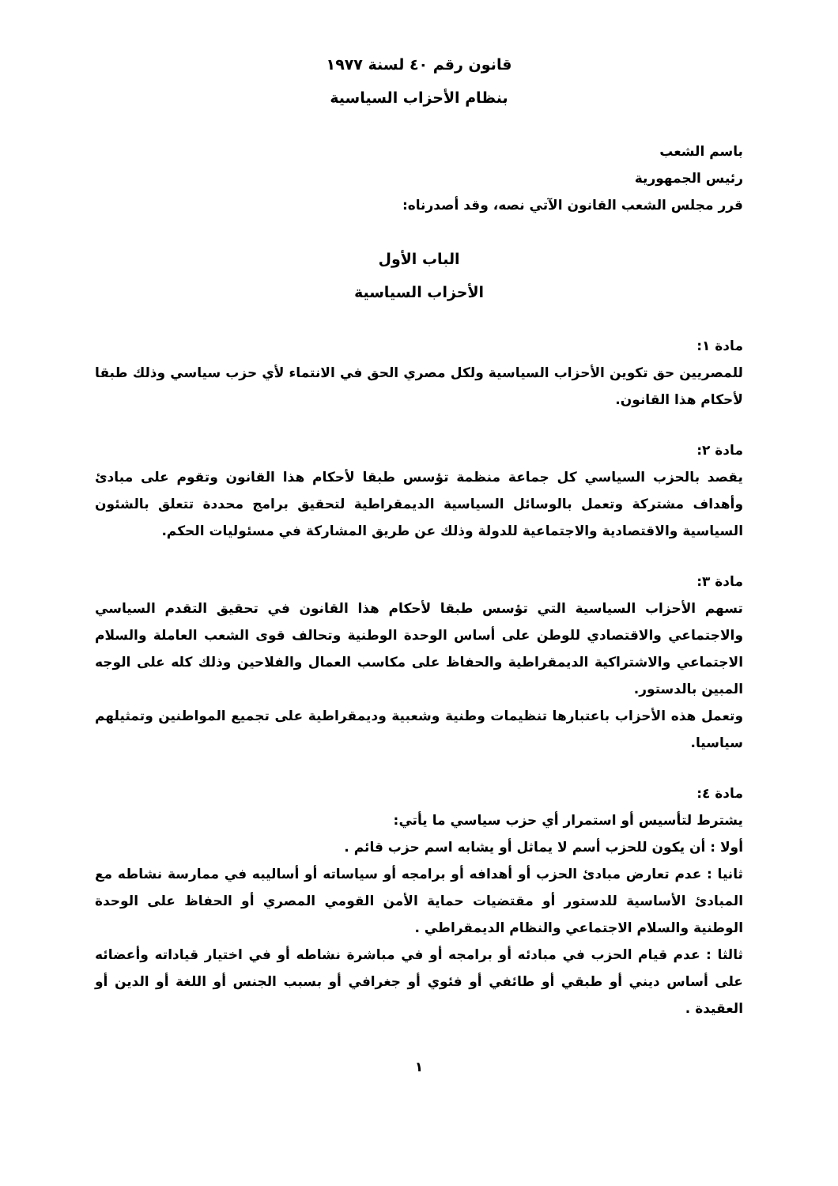قانون رقم ٤٠ لسنة ١٩٧٧
بنظام الأحزاب السياسية
باسم الشعب
رئيس الجمهورية
قرر مجلس الشعب القانون الآتي نصه، وقد أصدرناه:
الباب الأول
الأحزاب السياسية
مادة ١:
للمصريين حق تكوين الأحزاب السياسية ولكل مصري الحق في الانتماء لأي حزب سياسي وذلك طبقا لأحكام هذا القانون.
مادة ٢:
يقصد بالحزب السياسي كل جماعة منظمة تؤسس طبقا لأحكام هذا القانون وتقوم على مبادئ وأهداف مشتركة وتعمل بالوسائل السياسية الديمقراطية لتحقيق برامج محددة تتعلق بالشئون السياسية والاقتصادية والاجتماعية للدولة وذلك عن طريق المشاركة في مسئوليات الحكم.
مادة ٣:
تسهم الأحزاب السياسية التي تؤسس طبقا لأحكام هذا القانون في تحقيق التقدم السياسي والاجتماعي والاقتصادي للوطن على أساس الوحدة الوطنية وتحالف قوى الشعب العاملة والسلام الاجتماعي والاشتراكية الديمقراطية والحفاظ على مكاسب العمال والفلاحين وذلك كله على الوجه المبين بالدستور.
وتعمل هذه الأحزاب باعتبارها تنظيمات وطنية وشعبية وديمقراطية على تجميع المواطنين وتمثيلهم سياسيا.
مادة ٤:
يشترط لتأسيس أو استمرار أي حزب سياسي ما يأتي:
أولا : أن يكون للحزب أسم لا يماثل أو يشابه اسم حزب قائم .
ثانيا : عدم تعارض مبادئ الحزب أو أهدافه أو برامجه أو سياساته أو أساليبه في ممارسة نشاطه مع المبادئ الأساسية للدستور أو مقتضيات حماية الأمن القومي المصري أو الحفاظ على الوحدة الوطنية والسلام الاجتماعي والنظام الديمقراطي .
ثالثا : عدم قيام الحزب في مبادئه أو برامجه أو في مباشرة نشاطه أو في اختيار قياداته وأعضائه على أساس ديني أو طبقي أو طائفي أو فئوي أو جغرافي أو بسبب الجنس أو اللغة أو الدين أو العقيدة .
١